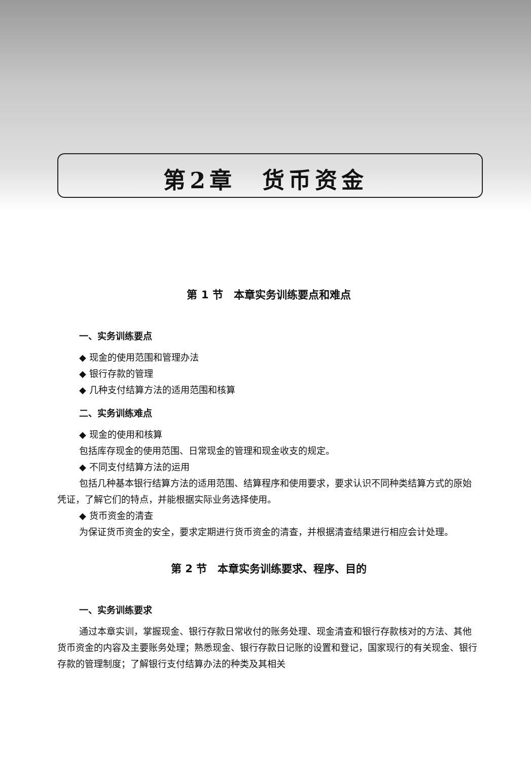第2章　货币资金
第 1 节　本章实务训练要点和难点
一、实务训练要点
◆ 现金的使用范围和管理办法
◆ 银行存款的管理
◆ 几种支付结算方法的适用范围和核算
二、实务训练难点
◆ 现金的使用和核算
包括库存现金的使用范围、日常现金的管理和现金收支的规定。
◆ 不同支付结算方法的运用
包括几种基本银行结算方法的适用范围、结算程序和使用要求，要求认识不同种类结算方式的原始凭证，了解它们的特点，并能根据实际业务选择使用。
◆ 货币资金的清查
为保证货币资金的安全，要求定期进行货币资金的清查，并根据清查结果进行相应会计处理。
第 2 节　本章实务训练要求、程序、目的
一、实务训练要求
通过本章实训，掌握现金、银行存款日常收付的账务处理、现金清查和银行存款核对的方法、其他货币资金的内容及主要账务处理；熟悉现金、银行存款日记账的设置和登记，国家现行的有关现金、银行存款的管理制度；了解银行支付结算办法的种类及其相关